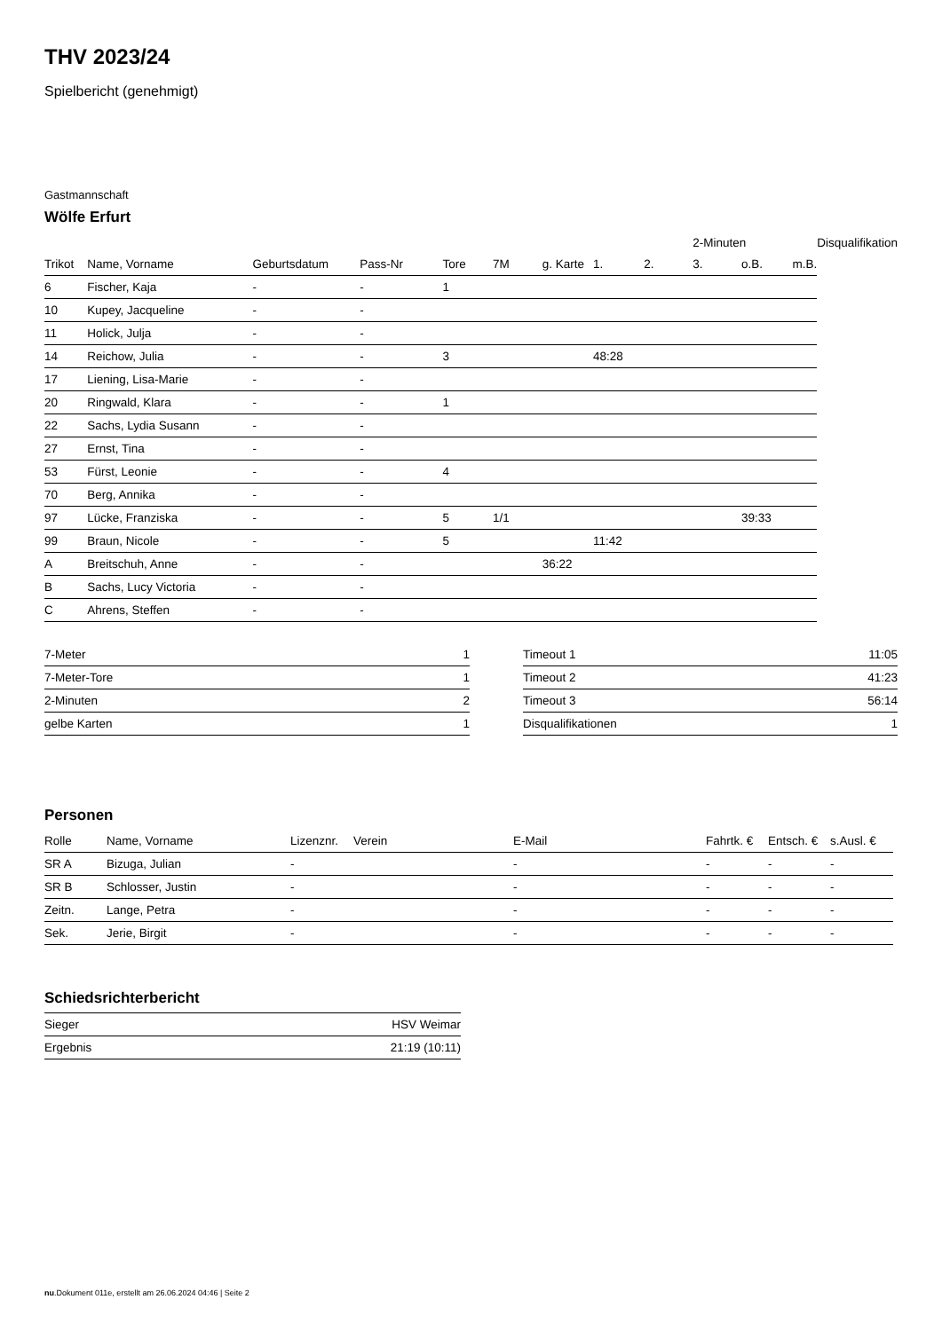THV 2023/24
Spielbericht (genehmigt)
Gastmannschaft
Wölfe Erfurt
| | | | | | | | | | 2-Minuten | | | Disqualifikation |
| --- | --- | --- | --- | --- | --- | --- | --- | --- | --- | --- | --- | --- |
| Trikot | Name, Vorname | Geburtsdatum | Pass-Nr | Tore | 7M | g. Karte | 1. | 2. | 3. | o.B. | m.B. | |
| 6 | Fischer, Kaja | - | - | 1 | | | | | | | | |
| 10 | Kupey, Jacqueline | - | - | | | | | | | | | |
| 11 | Holick, Julja | - | - | | | | | | | | | |
| 14 | Reichow, Julia | - | - | 3 | | | 48:28 | | | | | |
| 17 | Liening, Lisa-Marie | - | - | | | | | | | | | |
| 20 | Ringwald, Klara | - | - | 1 | | | | | | | | |
| 22 | Sachs, Lydia Susann | - | - | | | | | | | | | |
| 27 | Ernst, Tina | - | - | | | | | | | | | |
| 53 | Fürst, Leonie | - | - | 4 | | | | | | | | |
| 70 | Berg, Annika | - | - | | | | | | | | | |
| 97 | Lücke, Franziska | - | - | 5 | 1/1 | | | | | 39:33 | | |
| 99 | Braun, Nicole | - | - | 5 | | | 11:42 | | | | | |
| A | Breitschuh, Anne | - | - | | | 36:22 | | | | | | |
| B | Sachs, Lucy Victoria | - | - | | | | | | | | | |
| C | Ahrens, Steffen | - | - | | | | | | | | | |
| 7-Meter | 1 |
| 7-Meter-Tore | 1 |
| 2-Minuten | 2 |
| gelbe Karten | 1 |
| Timeout 1 | 11:05 |
| Timeout 2 | 41:23 |
| Timeout 3 | 56:14 |
| Disqualifikationen | 1 |
Personen
| Rolle | Name, Vorname | Lizenznr. | Verein | E-Mail | Fahrtk. € | Entsch. € | s.Ausl. € |
| --- | --- | --- | --- | --- | --- | --- | --- |
| SR A | Bizuga, Julian | - | | - | - | - | - |
| SR B | Schlosser, Justin | - | | - | - | - | - |
| Zeitn. | Lange, Petra | - | | - | - | - | - |
| Sek. | Jerie, Birgit | - | | - | - | - | - |
Schiedsrichterbericht
| Sieger | HSV Weimar |
| Ergebnis | 21:19 (10:11) |
nu.Dokument 011e, erstellt am 26.06.2024 04:46 | Seite 2